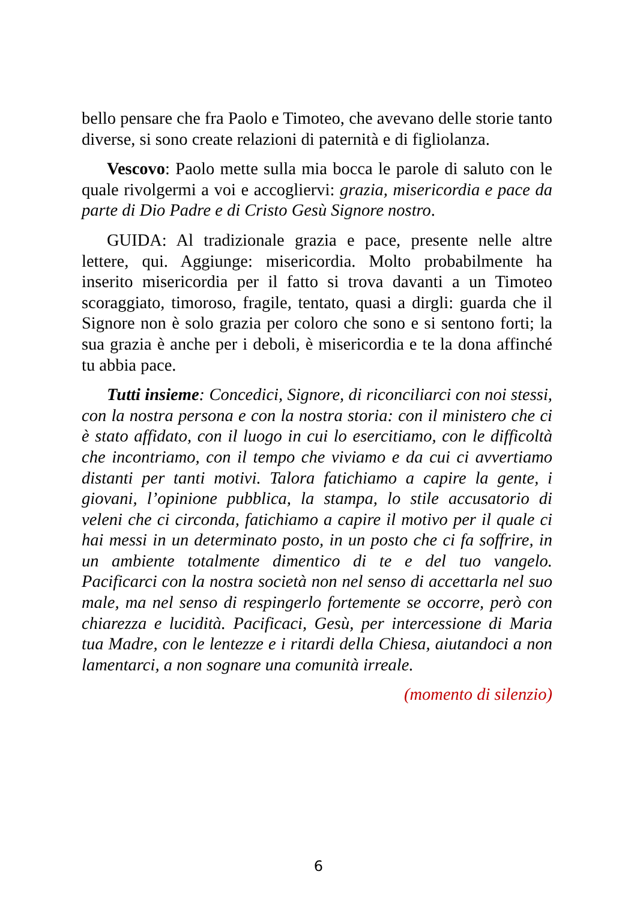bello pensare che fra Paolo e Timoteo, che avevano delle storie tanto diverse, si sono create relazioni di paternità e di figliolanza.
Vescovo: Paolo mette sulla mia bocca le parole di saluto con le quale rivolgermi a voi e accogliervi: grazia, misericordia e pace da parte di Dio Padre e di Cristo Gesù Signore nostro.
GUIDA: Al tradizionale grazia e pace, presente nelle altre lettere, qui. Aggiunge: misericordia. Molto probabilmente ha inserito misericordia per il fatto si trova davanti a un Timoteo scoraggiato, timoroso, fragile, tentato, quasi a dirgli: guarda che il Signore non è solo grazia per coloro che sono e si sentono forti; la sua grazia è anche per i deboli, è misericordia e te la dona affinché tu abbia pace.
Tutti insieme: Concedici, Signore, di riconciliarci con noi stessi, con la nostra persona e con la nostra storia: con il ministero che ci è stato affidato, con il luogo in cui lo esercitiamo, con le difficoltà che incontriamo, con il tempo che viviamo e da cui ci avvertiamo distanti per tanti motivi. Talora fatichiamo a capire la gente, i giovani, l’opinione pubblica, la stampa, lo stile accusatorio di veleni che ci circonda, fatichiamo a capire il motivo per il quale ci hai messi in un determinato posto, in un posto che ci fa soffrire, in un ambiente totalmente dimentico di te e del tuo vangelo. Pacificarci con la nostra società non nel senso di accettarla nel suo male, ma nel senso di respingerlo fortemente se occorre, però con chiarezza e lucidità. Pacificaci, Gesù, per intercessione di Maria tua Madre, con le lentezze e i ritardi della Chiesa, aiutandoci a non lamentarci, a non sognare una comunità irreale.
(momento di silenzio)
6